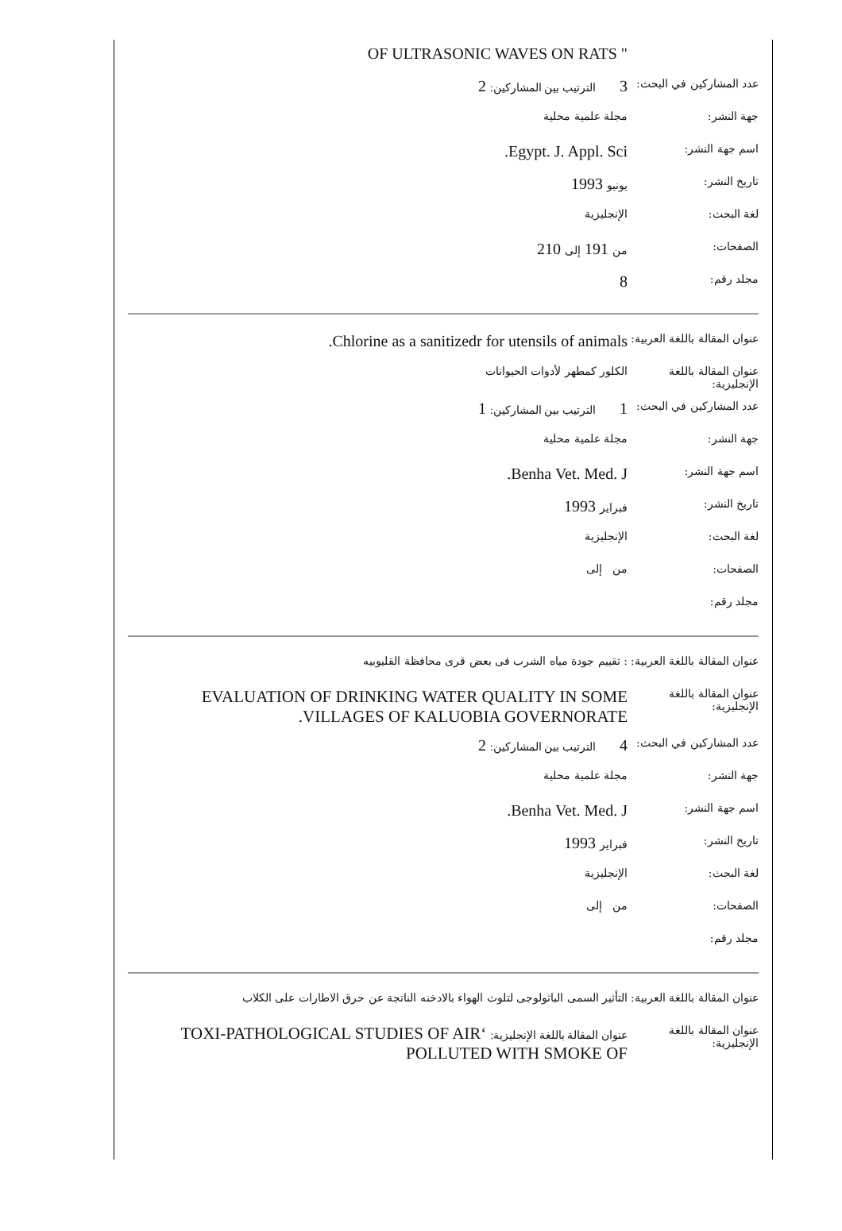| | " OF ULTRASONIC WAVES ON RATS |
| عدد المشاركين في البحث: | 3 الترتيب بين المشاركين: 2 |
| جهة النشر: | مجلة علمية محلية |
| اسم جهة النشر: | Egypt. J. Appl. Sci. |
| تاريخ النشر: | يونيو 1993 |
| لغة البحث: | الإنجليزية |
| الصفحات: | من 191 إلى 210 |
| مجلد رقم: | 8 |
| عنوان المقالة باللغة العربية: | Chlorine as a sanitizedr for utensils of animals. |
| عنوان المقالة باللغة الإنجليزية: | الكلور كمطهر لأدوات الحيوانات |
| عدد المشاركين في البحث: | 1 الترتيب بين المشاركين: 1 |
| جهة النشر: | مجلة علمية محلية |
| اسم جهة النشر: | Benha Vet. Med. J. |
| تاريخ النشر: | فبراير 1993 |
| لغة البحث: | الإنجليزية |
| الصفحات: | من إلى |
| مجلد رقم: | |
| عنوان المقالة باللغة العربية: | : تقييم جودة مياه الشرب فى بعض قرى محافظة القليوبيه |
| عنوان المقالة باللغة الإنجليزية: | EVALUATION OF DRINKING WATER QUALITY IN SOME VILLAGES OF KALUOBIA GOVERNORATE. |
| عدد المشاركين في البحث: | 4 الترتيب بين المشاركين: 2 |
| جهة النشر: | مجلة علمية محلية |
| اسم جهة النشر: | Benha Vet. Med. J. |
| تاريخ النشر: | فبراير 1993 |
| لغة البحث: | الإنجليزية |
| الصفحات: | من إلى |
| مجلد رقم: | |
| عنوان المقالة باللغة العربية: | التأثير السمى الباثولوجى لتلوث الهواء بالادخنه الناتجة عن حرق الاطارات على الكلاب |
| عنوان المقالة باللغة الإنجليزية: | عنوان المقالة باللغة الإنجليزية: ‘TOXI-PATHOLOGICAL STUDIES OF AIR POLLUTED WITH SMOKE OF |